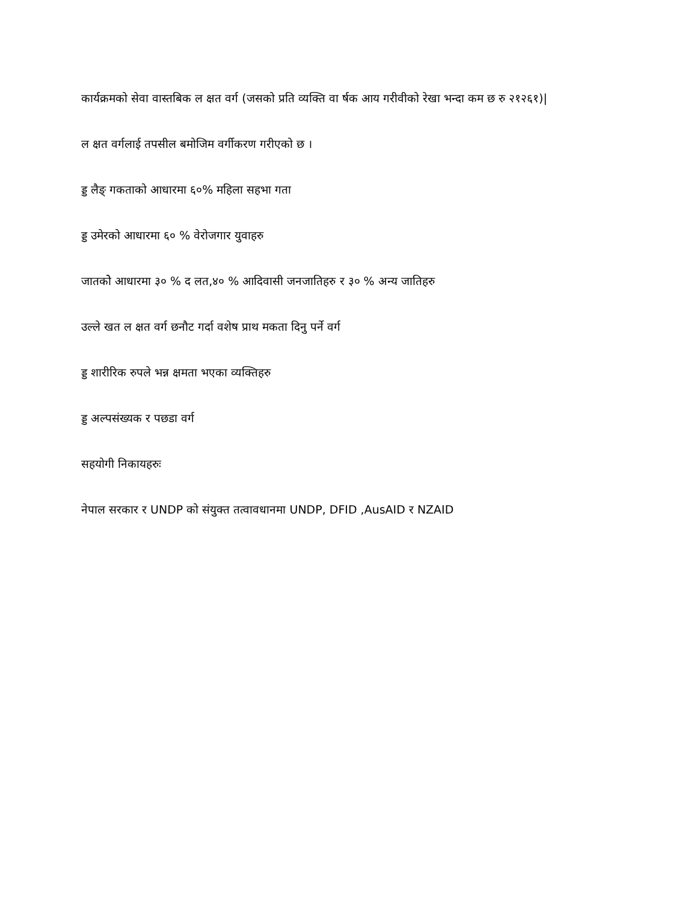कार्यक्रमको सेवा वास्तबिक ल क्षत वर्ग (जसको प्रति व्यक्ति वा र्षक आय गरीवीको रेखा भन्दा कम छ रु २१२६१)|
ल क्षत वर्गलाई तपसील बमोजिम वर्गीकरण गरीएको छ ।
ड्ड लैङ् गकताको आधारमा ६०% महिला सहभा गता
ड्ड उमेरको आधारमा ६० % वेरोजगार युवाहरु
जातकोे आधारमा ३० % द लत,४० % आदिवासी जनजातिहरु र ३० % अन्य जातिहरु
उल्ले खत ल क्षत वर्ग छनौट गर्दा वशेष प्राथ मकता दिनु पर्ने वर्ग
ड्ड शारीरिक रुपले भन्न क्षमता भएका व्यक्तिहरु
ड्ड अल्पसंख्यक र पछडा वर्ग
सहयोगी निकायहरुः
नेपाल सरकार र UNDP को संयुक्त तत्वावधानमा UNDP, DFID ,AusAID र NZAID